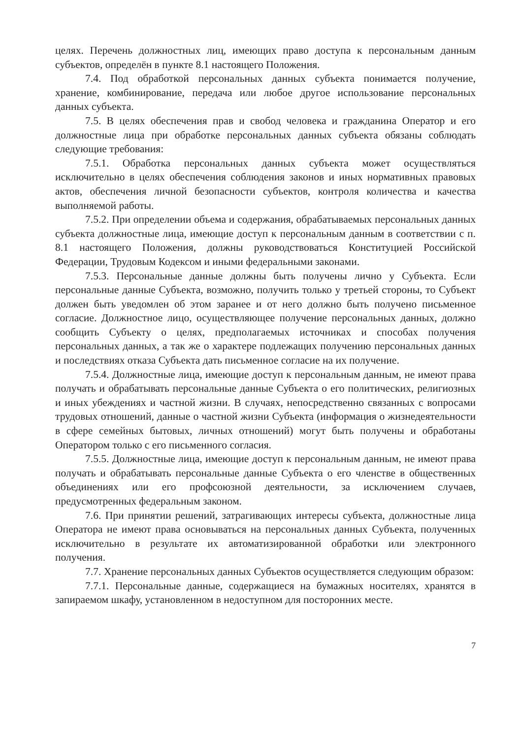целях. Перечень должностных лиц, имеющих право доступа к персональным данным субъектов, определён в пункте 8.1 настоящего Положения.
7.4. Под обработкой персональных данных субъекта понимается получение, хранение, комбинирование, передача или любое другое использование персональных данных субъекта.
7.5. В целях обеспечения прав и свобод человека и гражданина Оператор и его должностные лица при обработке персональных данных субъекта обязаны соблюдать следующие требования:
7.5.1. Обработка персональных данных субъекта может осуществляться исключительно в целях обеспечения соблюдения законов и иных нормативных правовых актов, обеспечения личной безопасности субъектов, контроля количества и качества выполняемой работы.
7.5.2. При определении объема и содержания, обрабатываемых персональных данных субъекта должностные лица, имеющие доступ к персональным данным в соответствии с п. 8.1 настоящего Положения, должны руководствоваться Конституцией Российской Федерации, Трудовым Кодексом и иными федеральными законами.
7.5.3. Персональные данные должны быть получены лично у Субъекта. Если персональные данные Субъекта, возможно, получить только у третьей стороны, то Субъект должен быть уведомлен об этом заранее и от него должно быть получено письменное согласие. Должностное лицо, осуществляющее получение персональных данных, должно сообщить Субъекту о целях, предполагаемых источниках и способах получения персональных данных, а так же о характере подлежащих получению персональных данных и последствиях отказа Субъекта дать письменное согласие на их получение.
7.5.4. Должностные лица, имеющие доступ к персональным данным, не имеют права получать и обрабатывать персональные данные Субъекта о его политических, религиозных и иных убеждениях и частной жизни. В случаях, непосредственно связанных с вопросами трудовых отношений, данные о частной жизни Субъекта (информация о жизнедеятельности в сфере семейных бытовых, личных отношений) могут быть получены и обработаны Оператором только с его письменного согласия.
7.5.5. Должностные лица, имеющие доступ к персональным данным, не имеют права получать и обрабатывать персональные данные Субъекта о его членстве в общественных объединениях или его профсоюзной деятельности, за исключением случаев, предусмотренных федеральным законом.
7.6. При принятии решений, затрагивающих интересы субъекта, должностные лица Оператора не имеют права основываться на персональных данных Субъекта, полученных исключительно в результате их автоматизированной обработки или электронного получения.
7.7. Хранение персональных данных Субъектов осуществляется следующим образом:
7.7.1. Персональные данные, содержащиеся на бумажных носителях, хранятся в запираемом шкафу, установленном в недоступном для посторонних месте.
7